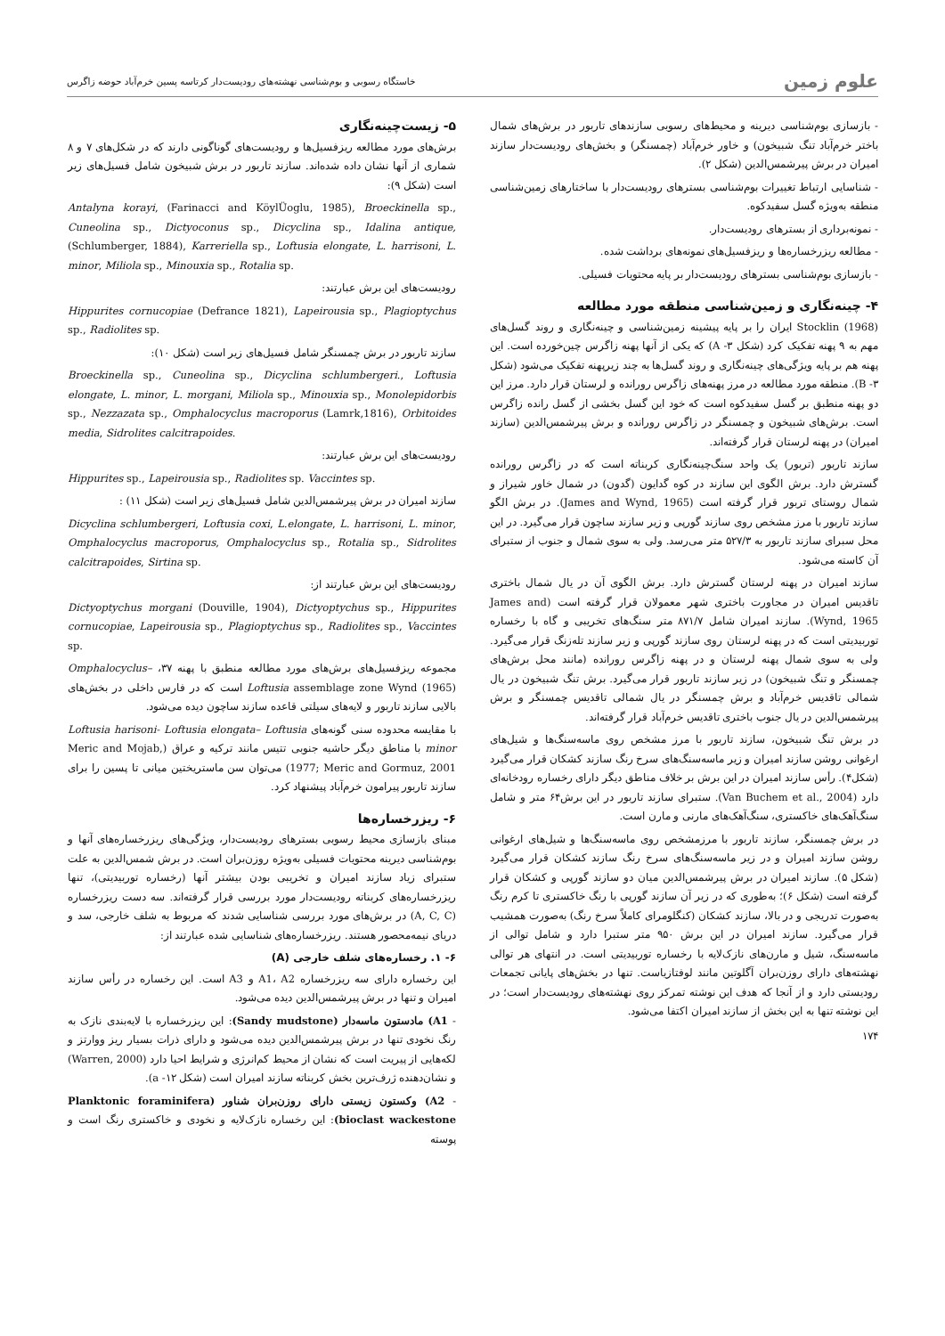علوم زمین
خاستگاه رسوبی و بوم‌شناسی نهشته‌های رودیست‌دار کرتاسه پسین خرم‌آباد حوضه زاگرس
- بازسازی بوم‌شناسی دیرینه و محیط‌های رسوبی سازندهای تاربور در برش‌های شمال باختر خرم‌آباد تنگ شبیخون) و خاور خرم‌آباد (چمسنگر) و بخش‌های رودیست‌دار سازند امیران در برش پیرشمس‌الدین (شکل ۲).
- شناسایی ارتباط تغییرات بوم‌شناسی بسترهای رودیست‌دار با ساختارهای زمین‌شناسی منطقه به‌ویژه گسل سفیدکوه.
- نمونه‌برداری از بسترهای رودیست‌دار.
- مطالعه ریزرخساره‌ها و ریزفسیل‌های نمونه‌های برداشت شده.
- بازسازی بوم‌شناسی بسترهای رودیست‌دار بر پایه محتویات فسیلی.
۴- چینه‌نگاری و زمین‌شناسی منطقه مورد مطالعه
Stocklin (1968) ایران را بر پایه پیشینه زمین‌شناسی و چینه‌نگاری و روند گسل‌های مهم به ۹ پهنه تفکیک کرد (شکل ۳- A) که یکی از آنها پهنه زاگرس چین‌خورده است. این پهنه هم بر پایه ویژگی‌های چینه‌نگاری و روند گسل‌ها به چند زیرپهنه تفکیک می‌شود (شکل ۳- B). منطقه مورد مطالعه در مرز پهنه‌های زاگرس رورانده و لرستان قرار دارد. مرز این دو پهنه منطبق بر گسل سفیدکوه است که خود این گسل بخشی از گسل رانده زاگرس است. برش‌های شبیخون و چمسنگر در زاگرس رورانده و برش پیرشمس‌الدین (سازند امیران) در پهنه لرستان قرار گرفته‌اند.
سازند تاربور (تربور) یک واحد سنگ‌چینه‌نگاری کربناته است که در زاگرس رورانده گسترش دارد. برش الگوی این سازند در کوه گدایون (گدون) در شمال خاور شیراز و شمال روستای تربور قرار گرفته است (James and Wynd, 1965). در برش الگو سازند تاربور با مرز مشخص روی سازند گورپی و زیر سازند ساچون قرار می‌گیرد. در این محل سبرای سازند تاربور به ۵۲۷/۳ متر می‌رسد. ولی به سوی شمال و جنوب از ستبرای آن کاسته می‌شود.
سازند امیران در پهنه لرستان گسترش دارد. برش الگوی آن در یال شمال باختری تاقدیس امیران در مجاورت باختری شهر معمولان قرار گرفته است (James and Wynd, 1965). سازند امیران شامل ۸۷۱/۷ متر سنگ‌های تخریبی و گاه با رخساره توربیدیتی است که در پهنه لرستان روی سازند گورپی و زیر سازند تله‌زنگ قرار می‌گیرد. ولی به سوی شمال پهنه لرستان و در پهنه زاگرس رورانده (مانند محل برش‌های چمسنگر و تنگ شبیخون) در زیر سازند تاربور قرار می‌گیرد. برش تنگ شبیخون در یال شمالی تاقدیس خرم‌آباد و برش چمسنگر در یال شمالی تاقدیس چمسنگر و برش پیرشمس‌الدین در یال جنوب باختری تاقدیس خرم‌آباد قرار گرفته‌اند.
در برش تنگ شبیخون، سازند تاربور با مرز مشخص روی ماسه‌سنگ‌ها و شیل‌های ارغوانی روشن سازند امیران و زیر ماسه‌سنگ‌های سرخ رنگ سازند کشکان قرار می‌گیرد (شکل۴). رأس سازند امیران در این برش بر خلاف مناطق دیگر دارای رخساره رودخانه‌ای دارد (Van Buchem et al., 2004). ستبرای سازند تاربور در این برش۶۴ متر و شامل سنگ‌آهک‌های خاکستری، سنگ‌آهک‌های مارنی و مارن است.
در برش چمسنگر، سازند تاربور با مرزمشخص روی ماسه‌سنگ‌ها و شیل‌های ارغوانی روشن سازند امیران و در زیر ماسه‌سنگ‌های سرخ رنگ سازند کشکان قرار می‌گیرد (شکل ۵). سازند امیران در برش پیرشمس‌الدین میان دو سازند گورپی و کشکان قرار گرفته است (شکل ۶)؛ به‌طوری که در زیر آن سازند گورپی با رنگ خاکستری تا کرم رنگ به‌صورت تدریجی و در بالا، سازند کشکان (کنگلومرای کاملاً سرخ رنگ) به‌صورت همشیب قرار می‌گیرد. سازند امیران در این برش ۹۵۰ متر ستبرا دارد و شامل توالی از ماسه‌سنگ، شیل و مارن‌های نازک‌لایه با رخساره توربیدیتی است. در انتهای هر توالی نهشته‌های دارای روزن‌بران آگلوتین مانند لوفتازیاست. تنها در بخش‌های پایانی تجمعات رودیستی دارد و از آنجا که هدف این نوشته تمرکز روی نهشته‌های رودیست‌دار است؛ در این نوشته تنها به این بخش از سازند امیران اکتفا می‌شود.
۱۷۴
۵- زیست‌چینه‌نگاری
برش‌های مورد مطالعه ریزفسیل‌ها و رودیست‌های گوناگونی دارند که در شکل‌های ۷ و ۸ شماری از آنها نشان داده شده‌اند. سازند تاربور در برش شبیخون شامل فسیل‌های زیر است (شکل ۹):
Antalyna korayi, (Farinacci and KöylÜoglu, 1985), Broeckinella sp., Cuneolina sp., Dictyoconus sp., Dicyclina sp., Idalina antique, (Schlumberger, 1884), Karreriella sp., Loftusia elongate, L. harrisoni, L. minor, Miliola sp., Minouxia sp., Rotalia sp.
رودیست‌های این برش عبارتند:
Hippurites cornucopiae (Defrance 1821), Lapeirousia sp., Plagioptychus sp., Radiolites sp.
سازند تاربور در برش چمسنگر شامل فسیل‌های زیر است (شکل ۱۰):
Broeckinella sp., Cuneolina sp., Dicyclina schlumbergeri., Loftusia elongate, L. minor, L. morgani, Miliola sp., Minouxia sp., Monolepidorbis sp., Nezzazata sp., Omphalocyclus macroporus (Lamrk,1816), Orbitoides media, Sidrolites calcitrapoides.
رودیست‌های این برش عبارتند:
Hippurites sp., Lapeirousia sp., Radiolites sp. Vaccintes sp.
سازند امیران در برش پیرشمس‌الدین شامل فسیل‌های زیر است (شکل ۱۱) :
Dicyclina schlumbergeri, Loftusia coxi, L.elongate, L. harrisoni, L. minor, Omphalocyclus macroporus, Omphalocyclus sp., Rotalia sp., Sidrolites calcitrapoides, Sirtina sp.
رودیست‌های این برش عبارتند از:
Dictyoptychus morgani (Douville, 1904), Dictyoptychus sp., Hippurites cornucopiae, Lapeirousia sp., Plagioptychus sp., Radiolites sp., Vaccintes sp.
مجموعه ریزفسیل‌های برش‌های مورد مطالعه منطبق با پهنه ۳۷، Omphalocyclus–Loftusia assemblage zone Wynd (1965) است که در فارس داخلی در بخش‌های بالایی سازند تاربور و لایه‌های سیلتی قاعده سازند ساچون دیده می‌شود.
با مقایسه محدوده سنی گونه‌های Loftusia harisoni- Loftusia elongata– Loftusia minor با مناطق دیگر حاشیه جنوبی تتیس مانند ترکیه و عراق (Meric and Mojab, 1977; Meric and Gormuz, 2001) می‌توان سن ماستریختین میانی تا پسین را برای سازند تاربور پیرامون خرم‌آباد پیشنهاد کرد.
۶- ریزرخساره‌ها
مبنای بازسازی محیط رسوبی بسترهای رودیست‌دار، ویژگی‌های ریزرخساره‌های آنها و بوم‌شناسی دیرینه محتویات فسیلی به‌ویژه روزن‌بران است. در برش شمس‌الدین به علت ستبرای زیاد سازند امیران و تخریبی بودن بیشتر آنها (رخساره توربیدیتی)، تنها ریزرخساره‌های کربناته رودیست‌دار مورد بررسی قرار گرفته‌اند. سه دست ریزرخساره (A, C, C) در برش‌های مورد بررسی شناسایی شدند که مربوط به شلف خارجی، سد و دریای نیمه‌محصور هستند. ریزرخساره‌های شناسایی شده عبارتند از:
۶- ۱. رخساره‌های شلف خارجی (A)
این رخساره دارای سه ریزرخساره A1، A2 و A3 است. این رخساره در رأس سازند امیران و تنها در برش پیرشمس‌الدین دیده می‌شود.
- A1) مادستون ماسه‌دار (Sandy mudstone): این ریزرخساره با لایه‌بندی نازک به رنگ نخودی تنها در برش پیرشمس‌الدین دیده می‌شود و دارای ذرات بسیار ریز ووارتز و لکه‌هایی از پیریت است که نشان از محیط کم‌انرژی و شرایط احیا دارد (Warren, 2000) و نشان‌دهنده ژرف‌ترین بخش کربناته سازند امیران است (شکل ۱۲- a).
- A2) وکستون زیستی دارای روزن‌بران شناور (Planktonic foraminifera bioclast wackestone): این رخساره نازک‌لایه و نخودی و خاکستری رنگ است و پوسته